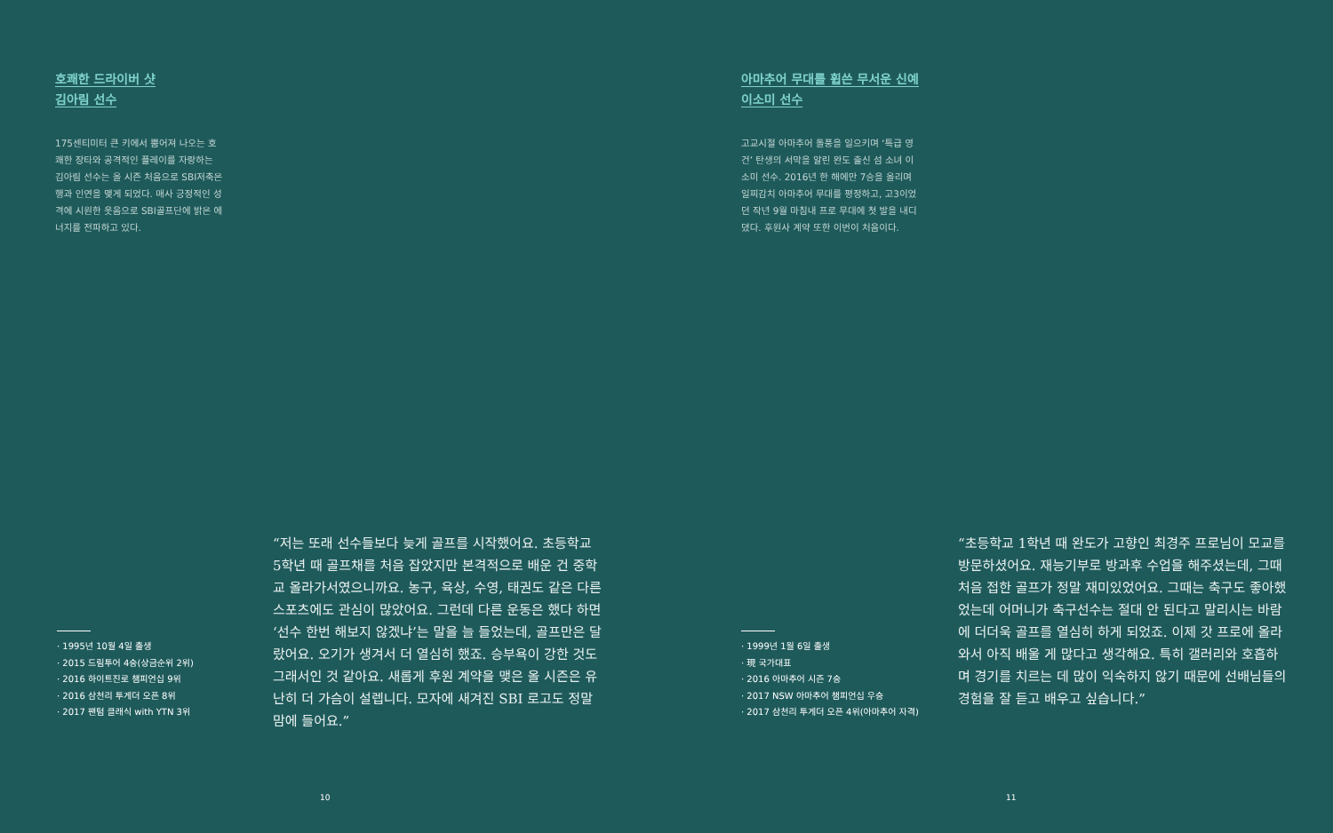호쾌한 드라이버 샷
김아림 선수
175센티미터 큰 키에서 뿜어져 나오는 호쾌한 장타와 공격적인 플레이를 자랑하는 김아림 선수는 올 시즌 처음으로 SBI저축은행과 인연을 맺게 되었다. 매사 긍정적인 성격에 시원한 웃음으로 SBI골프단에 밝은 에너지를 전파하고 있다.
“저는 또래 선수들보다 늦게 골프를 시작했어요. 초등학교 5학년 때 골프채를 처음 잡았지만 본격적으로 배운 건 중학교 올라가서였으니까요. 농구, 육상, 수영, 태권도 같은 다른 스포츠에도 관심이 많았어요. 그런데 다른 운동은 했다 하면 ‘선수 한번 해보지 않겠냐’는 말을 늘 들었는데, 골프만은 달랐어요. 오기가 생겨서 더 열심히 했죠. 승부욕이 강한 것도 그래서인 것 같아요. 새롭게 후원 계약을 맺은 올 시즌은 유난히 더 가슴이 설렙니다. 모자에 새겨진 SBI 로고도 정말 맘에 들어요.”
· 1995년 10월 4일 출생
· 2015 드림투어 4승(상금순위 2위)
· 2016 하이트진로 챔피언십 9위
· 2016 삼천리 투게더 오픈 8위
· 2017 팬텀 클래식 with YTN 3위
10
아마추어 무대를 휩쓴 무서운 신예
이소미 선수
고교시절 아마추어 돌풍을 일으키며 ‘특급 영건’ 탄생의 서막을 알린 완도 출신 섬 소녀 이소미 선수. 2016년 한 해에만 7승을 올리며 일찌감치 아마추어 무대를 평정하고, 고3이었던 작년 9월 마침내 프로 무대에 첫 발을 내디뎠다. 후원사 계약 또한 이번이 처음이다.
· 1999년 1월 6일 출생
· 現 국가대표
· 2016 아마추어 시즌 7승
· 2017 NSW 아마추어 챔피언십 우승
· 2017 삼천리 투게더 오픈 4위(아마추어 자격)
“초등학교 1학년 때 완도가 고향인 최경주 프로님이 모교를 방문하셨어요. 재능기부로 방과후 수업을 해주셨는데, 그때 처음 접한 골프가 정말 재미있었어요. 그때는 축구도 좋아했었는데 어머니가 축구선수는 절대 안 된다고 말리시는 바람에 더더욱 골프를 열심히 하게 되었죠. 이제 갓 프로에 올라와서 아직 배울 게 많다고 생각해요. 특히 갤러리와 호흡하며 경기를 치르는 데 많이 익숙하지 않기 때문에 선배님들의 경험을 잘 듣고 배우고 싶습니다.”
11